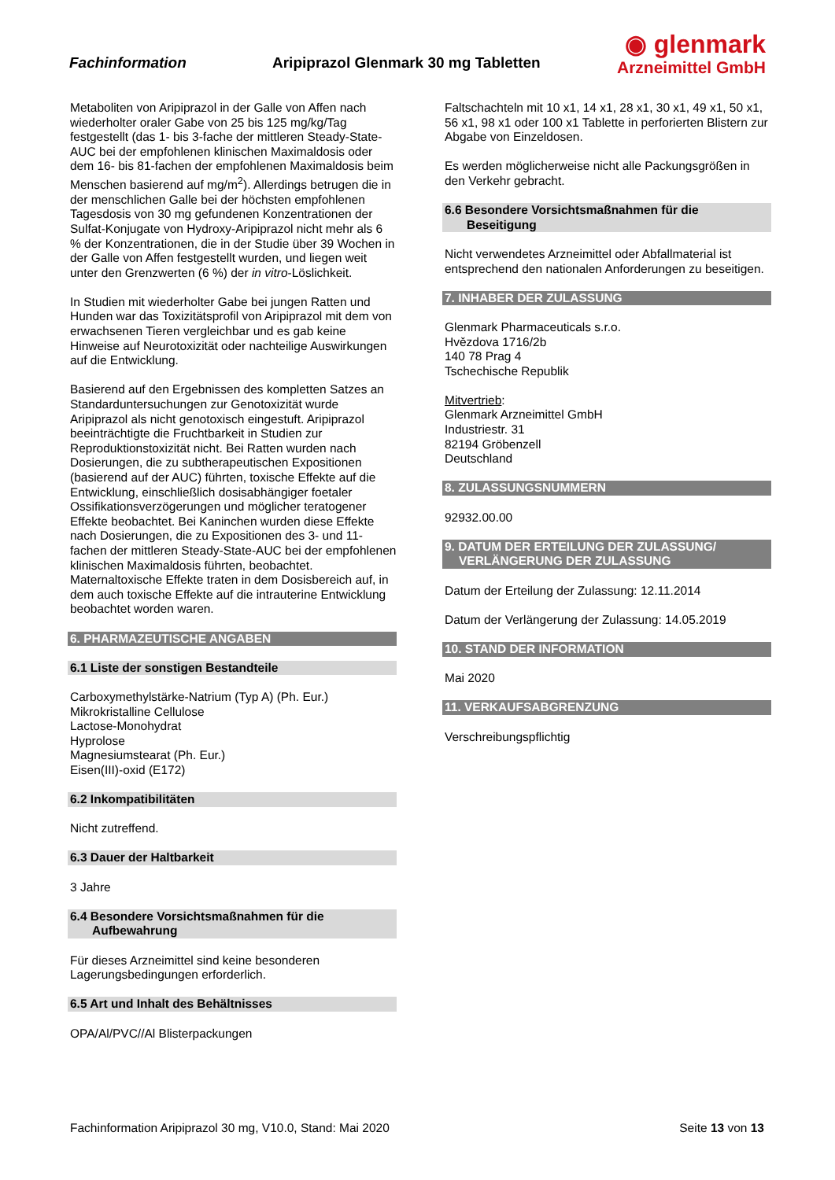Fachinformation
Aripiprazol Glenmark 30 mg Tabletten
◉ glenmark
Arzneimittel GmbH
Metaboliten von Aripiprazol in der Galle von Affen nach wiederholter oraler Gabe von 25 bis 125 mg/kg/Tag festgestellt (das 1- bis 3-fache der mittleren Steady-State-AUC bei der empfohlenen klinischen Maximaldosis oder dem 16- bis 81-fachen der empfohlenen Maximaldosis beim Menschen basierend auf mg/m<sup>2</sup>). Allerdings betrugen die in der menschlichen Galle bei der höchsten empfohlenen Tagesdosis von 30 mg gefundenen Konzentrationen der Sulfat-Konjugate von Hydroxy-Aripiprazol nicht mehr als 6 % der Konzentrationen, die in der Studie über 39 Wochen in der Galle von Affen festgestellt wurden, und liegen weit unter den Grenzwerten (6 %) der in vitro-Löslichkeit.
In Studien mit wiederholter Gabe bei jungen Ratten und Hunden war das Toxizitätsprofil von Aripiprazol mit dem von erwachsenen Tieren vergleichbar und es gab keine Hinweise auf Neurotoxizität oder nachteilige Auswirkungen auf die Entwicklung.
Basierend auf den Ergebnissen des kompletten Satzes an Standarduntersuchungen zur Genotoxizität wurde Aripiprazol als nicht genotoxisch eingestuft. Aripiprazol beeinträchtigte die Fruchtbarkeit in Studien zur Reproduktionstoxizität nicht. Bei Ratten wurden nach Dosierungen, die zu subtherapeutischen Expositionen (basierend auf der AUC) führten, toxische Effekte auf die Entwicklung, einschließlich dosisabhängiger foetaler Ossifikationsverzögerungen und möglicher teratogener Effekte beobachtet. Bei Kaninchen wurden diese Effekte nach Dosierungen, die zu Expositionen des 3- und 11-fachen der mittleren Steady-State-AUC bei der empfohlenen klinischen Maximaldosis führten, beobachtet. Maternaltoxische Effekte traten in dem Dosisbereich auf, in dem auch toxische Effekte auf die intrauterine Entwicklung beobachtet worden waren.
6. PHARMAZEUTISCHE ANGABEN
6.1 Liste der sonstigen Bestandteile
Carboxymethylstärke-Natrium (Typ A) (Ph. Eur.)
Mikrokristalline Cellulose
Lactose-Monohydrat
Hyprolose
Magnesiumstearat (Ph. Eur.)
Eisen(III)-oxid (E172)
6.2 Inkompatibilitäten
Nicht zutreffend.
6.3 Dauer der Haltbarkeit
3 Jahre
6.4 Besondere Vorsichtsmaßnahmen für die
Aufbewahrung
Für dieses Arzneimittel sind keine besonderen Lagerungsbedingungen erforderlich.
6.5 Art und Inhalt des Behältnisses
OPA/Al/PVC//Al Blisterpackungen
Faltschachteln mit 10 x1, 14 x1, 28 x1, 30 x1, 49 x1, 50 x1, 56 x1, 98 x1 oder 100 x1 Tablette in perforierten Blistern zur Abgabe von Einzeldosen.
Es werden möglicherweise nicht alle Packungsgrößen in den Verkehr gebracht.
6.6 Besondere Vorsichtsmaßnahmen für die
Beseitigung
Nicht verwendetes Arzneimittel oder Abfallmaterial ist entsprechend den nationalen Anforderungen zu beseitigen.
7. INHABER DER ZULASSUNG
Glenmark Pharmaceuticals s.r.o.
Hvězdova 1716/2b
140 78 Prag 4
Tschechische Republik
Mitvertrieb:
Glenmark Arzneimittel GmbH
Industriestr. 31
82194 Gröbenzell
Deutschland
8. ZULASSUNGSNUMMERN
92932.00.00
9. DATUM DER ERTEILUNG DER ZULASSUNG/
VERLÄNGERUNG DER ZULASSUNG
Datum der Erteilung der Zulassung: 12.11.2014
Datum der Verlängerung der Zulassung: 14.05.2019
10. STAND DER INFORMATION
Mai 2020
11. VERKAUFSABGRENZUNG
Verschreibungspflichtig
Fachinformation Aripiprazol 30 mg, V10.0, Stand: Mai 2020 Seite 13 von 13